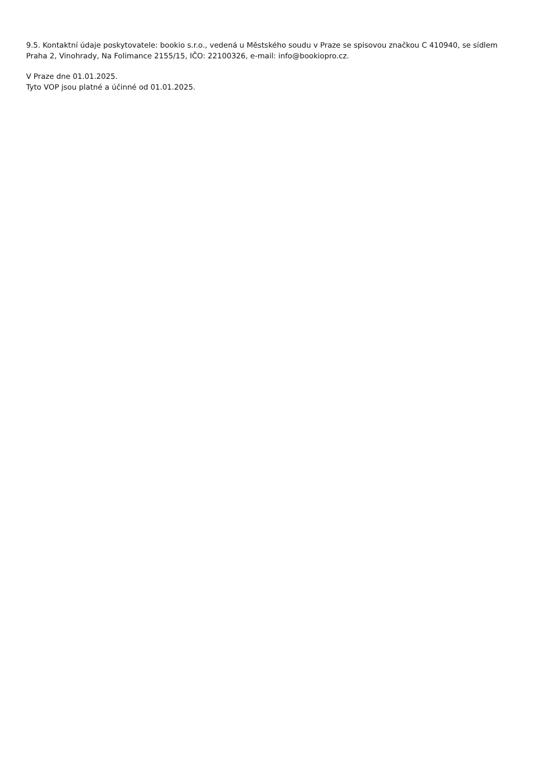9.5. Kontaktní údaje poskytovatele: bookio s.r.o., vedená u Městského soudu v Praze se spisovou značkou C 410940, se sídlem Praha 2, Vinohrady, Na Folimance 2155/15, IČO: 22100326, e-mail: info@bookiopro.cz.
V Praze dne 01.01.2025.
Tyto VOP jsou platné a účinné od 01.01.2025.